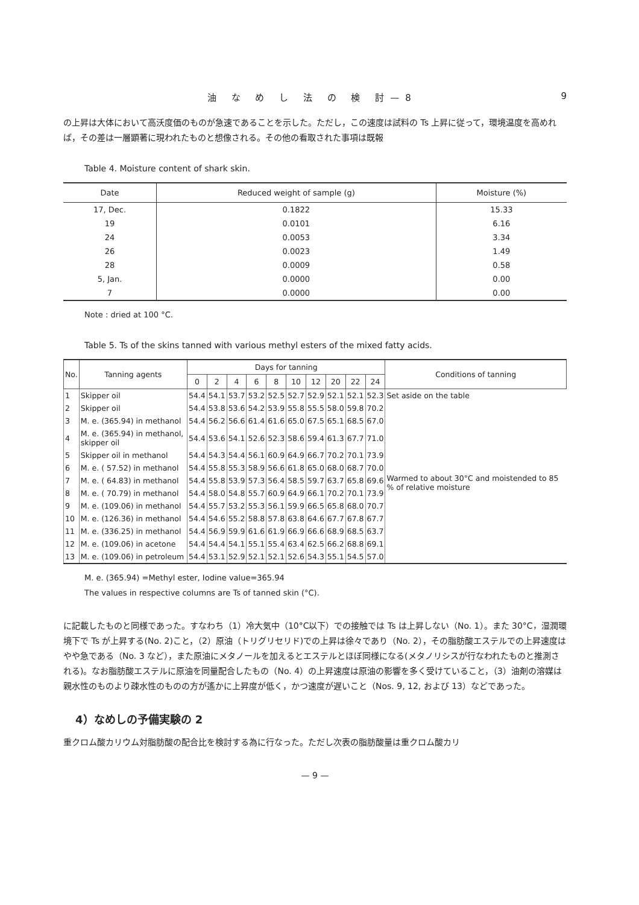油 な め し 法 の 検 討—8 9
の上昇は大体において高沃度価のものが急速であることを示した。ただし，この速度は試料の Ts 上昇に従って，環境温度を高めれば，その差は一層顕著に現われたものと想像される。その他の看取された事項は既報
Table 4. Moisture content of shark skin.
| Date | Reduced weight of sample (g) | Moisture (%) |
| --- | --- | --- |
| 17, Dec. | 0.1822 | 15.33 |
| 19 | 0.0101 | 6.16 |
| 24 | 0.0053 | 3.34 |
| 26 | 0.0023 | 1.49 |
| 28 | 0.0009 | 0.58 |
| 5, Jan. | 0.0000 | 0.00 |
| 7 | 0.0000 | 0.00 |
Note : dried at 100 °C.
Table 5. Ts of the skins tanned with various methyl esters of the mixed fatty acids.
| No. | Tanning agents | Days for tanning | | | | | | | | | | Conditions of tanning |
| --- | --- | --- | --- | --- | --- | --- | --- | --- | --- | --- | --- | --- |
| | | 0 | 2 | 4 | 6 | 8 | 10 | 12 | 20 | 22 | 24 | |
| 1 | Skipper oil | 54.4 | 54.1 | 53.7 | 53.2 | 52.5 | 52.7 | 52.9 | 52.1 | 52.1 | 52.3 | Set aside on the table |
| 2 | Skipper oil | 54.4 | 53.8 | 53.6 | 54.2 | 53.9 | 55.8 | 55.5 | 58.0 | 59.8 | 70.2 | Warmed to about 30°C and moistended to 85 % of relative moisture |
| 3 | M. e. (365.94) in methanol | 54.4 | 56.2 | 56.6 | 61.4 | 61.6 | 65.0 | 67.5 | 65.1 | 68.5 | 67.0 | |
| 4 | M. e. (365.94) in methanol, skipper oil | 54.4 | 53.6 | 54.1 | 52.6 | 52.3 | 58.6 | 59.4 | 61.3 | 67.7 | 71.0 | |
| 5 | Skipper oil in methanol | 54.4 | 54.3 | 54.4 | 56.1 | 60.9 | 64.9 | 66.7 | 70.2 | 70.1 | 73.9 | |
| 6 | M. e. ( 57.52) in methanol | 54.4 | 55.8 | 55.3 | 58.9 | 56.6 | 61.8 | 65.0 | 68.0 | 68.7 | 70.0 | |
| 7 | M. e. ( 64.83) in methanol | 54.4 | 55.8 | 53.9 | 57.3 | 56.4 | 58.5 | 59.7 | 63.7 | 65.8 | 69.6 | |
| 8 | M. e. ( 70.79) in methanol | 54.4 | 58.0 | 54.8 | 55.7 | 60.9 | 64.9 | 66.1 | 70.2 | 70.1 | 73.9 | |
| 9 | M. e. (109.06) in methanol | 54.4 | 55.7 | 53.2 | 55.3 | 56.1 | 59.9 | 66.5 | 65.8 | 68.0 | 70.7 | |
| 10 | M. e. (126.36) in methanol | 54.4 | 54.6 | 55.2 | 58.8 | 57.8 | 63.8 | 64.6 | 67.7 | 67.8 | 67.7 | |
| 11 | M. e. (336.25) in methanol | 54.4 | 56.9 | 59.9 | 61.6 | 61.9 | 66.9 | 66.6 | 68.9 | 68.5 | 63.7 | |
| 12 | M. e. (109.06) in acetone | 54.4 | 54.4 | 54.1 | 55.1 | 55.4 | 63.4 | 62.5 | 66.2 | 68.8 | 69.1 | |
| 13 | M. e. (109.06) in petroleum | 54.4 | 53.1 | 52.9 | 52.1 | 52.1 | 52.6 | 54.3 | 55.1 | 54.5 | 57.0 | |
M. e. (365.94) =Methyl ester, Iodine value=365.94
The values in respective columns are Ts of tanned skin (°C).
に記載したものと同様であった。すなわち（1）冷大気中（10°C以下）での接触では Ts は上昇しない（No. 1）。また 30°C，湿潤環境下で Ts が上昇する(No. 2)こと，（2）原油（トリグリセリド)での上昇は徐々であり（No. 2），その脂肪酸エステルでの上昇速度はやや急である（No. 3 など），また原油にメタノールを加えるとエステルとほぼ同様になる(メタノリシスが行なわれたものと推測される)。なお脂肪酸エステルに原油を同量配合したもの（No. 4）の上昇速度は原油の影響を多く受けていること，（3）油剤の溶媒は親水性のものより疎水性のものの方が遙かに上昇度が低く，かつ速度が遅いこと（Nos. 9, 12, および 13）などであった。
4）なめしの予備実験の 2
重クロム酸カリウム対脂肪酸の配合比を検討する為に行なった。ただし次表の脂肪酸量は重クロム酸カリ
— 9 —